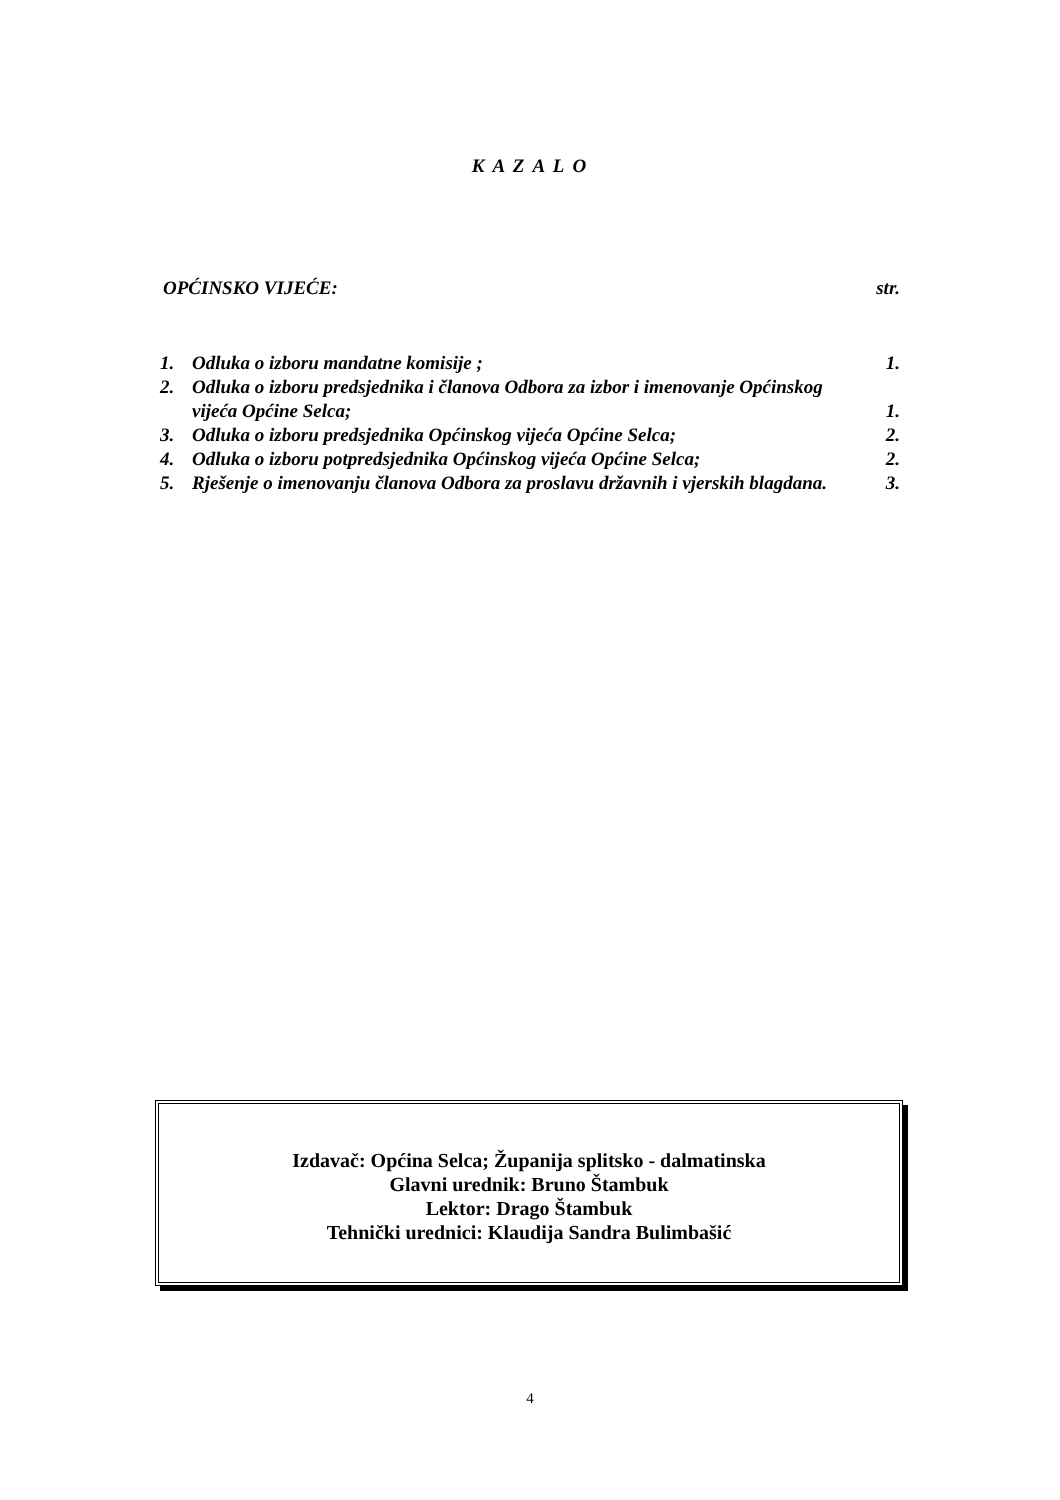K A Z A L O
OPĆINSKO VIJEĆE: str.
| 1. | Odluka o izboru mandatne komisije ; | 1. |
| 2. | Odluka o izboru predsjednika i članova Odbora za izbor i imenovanje Općinskog vijeća Općine Selca; | 1. |
| 3. | Odluka o izboru predsjednika Općinskog vijeća Općine Selca; | 2. |
| 4. | Odluka o izboru potpredsjednika Općinskog vijeća Općine Selca; | 2. |
| 5. | Rješenje o imenovanju članova Odbora za proslavu državnih i vjerskih blagdana. | 3. |
Izdavač: Općina Selca; Županija splitsko - dalmatinska
Glavni urednik: Bruno Štambuk
Lektor: Drago Štambuk
Tehnički urednici: Klaudija Sandra Bulimbašić
4